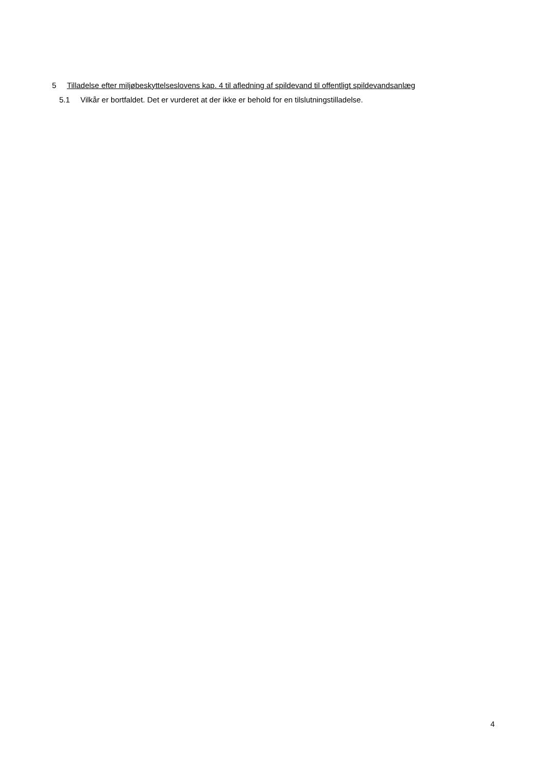5 Tilladelse efter miljøbeskyttelseslovens kap. 4 til afledning af spildevand til offentligt spildevandsanlæg
5.1 Vilkår er bortfaldet. Det er vurderet at der ikke er behold for en tilslutningstilladelse.
4